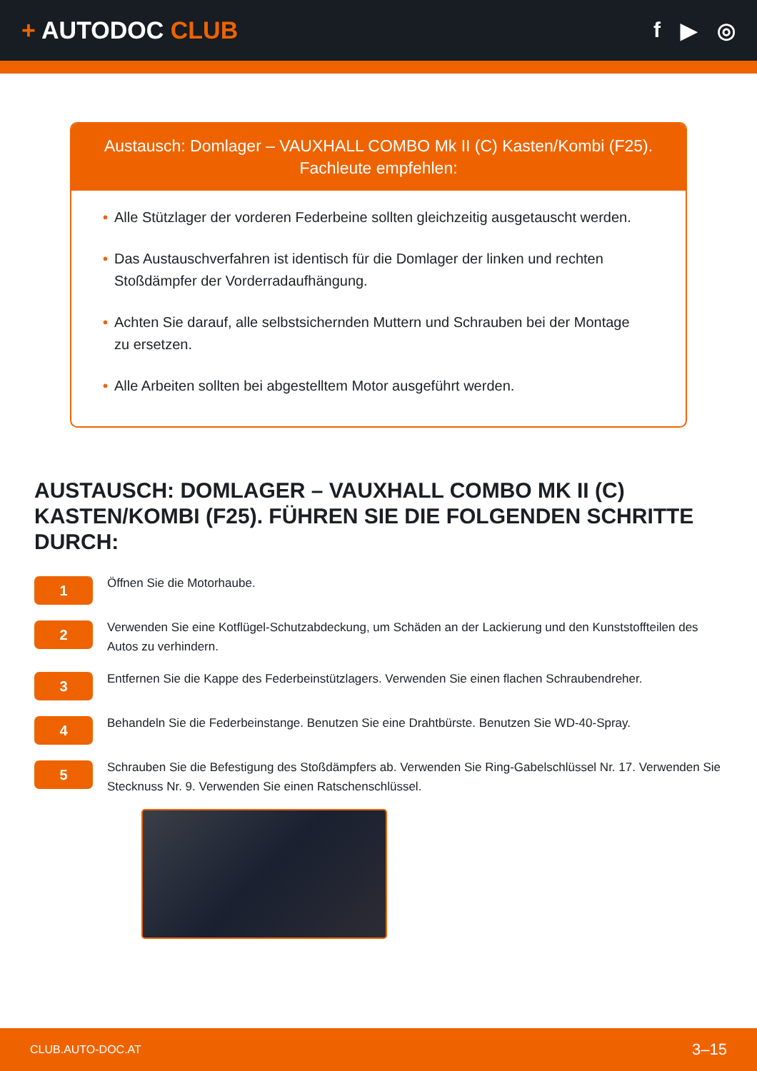+ AUTODOC CLUB f ▶ ◎
Austausch: Domlager – VAUXHALL COMBO Mk II (C) Kasten/Kombi (F25). Fachleute empfehlen:
• Alle Stützlager der vorderen Federbeine sollten gleichzeitig ausgetauscht werden.
• Das Austauschverfahren ist identisch für die Domlager der linken und rechten Stoßdämpfer der Vorderradaufhängung.
• Achten Sie darauf, alle selbstsichernden Muttern und Schrauben bei der Montage zu ersetzen.
• Alle Arbeiten sollten bei abgestelltem Motor ausgeführt werden.
AUSTAUSCH: DOMLAGER – VAUXHALL COMBO MK II (C) KASTEN/KOMBI (F25). FÜHREN SIE DIE FOLGENDEN SCHRITTE DURCH:
1
Öffnen Sie die Motorhaube.
2
Verwenden Sie eine Kotflügel-Schutzabdeckung, um Schäden an der Lackierung und den Kunststoffteilen des Autos zu verhindern.
3
Entfernen Sie die Kappe des Federbeinstützlagers. Verwenden Sie einen flachen Schraubendreher.
4
Behandeln Sie die Federbeinstange. Benutzen Sie eine Drahtbürste. Benutzen Sie WD-40-Spray.
5
Schrauben Sie die Befestigung des Stoßdämpfers ab. Verwenden Sie Ring-Gabelschlüssel Nr. 17. Verwenden Sie Stecknuss Nr. 9. Verwenden Sie einen Ratschenschlüssel.
CLUB.AUTO-DOC.AT 3–15